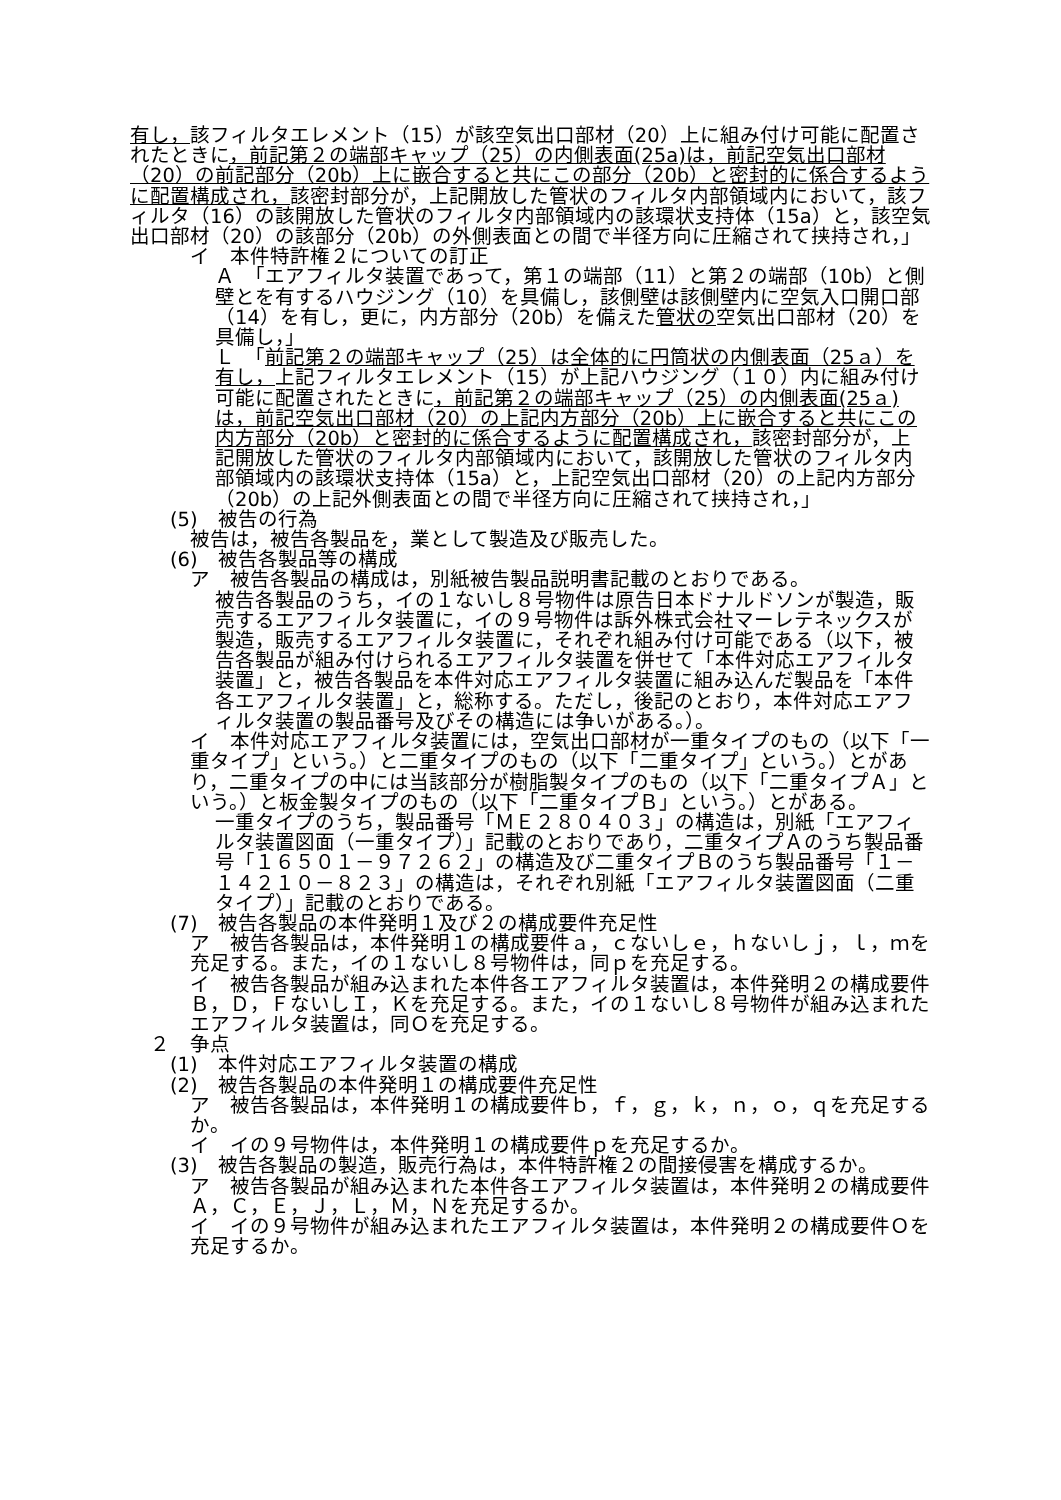有し，該フィルタエレメント（15）が該空気出口部材（20）上に組み付け可能に配置されたときに，前記第２の端部キャップ（25）の内側表面(25a)は，前記空気出口部材（20）の前記部分（20b）上に嵌合すると共にこの部分（20b）と密封的に係合するように配置構成され，該密封部分が，上記開放した管状のフィルタ内部領域内において，該フィルタ（16）の該開放した管状のフィルタ内部領域内の該環状支持体（15a）と，該空気出口部材（20）の該部分（20b）の外側表面との間で半径方向に圧縮されて挟持され，」
イ　本件特許権２についての訂正
Ａ　「エアフィルタ装置であって，第１の端部（11）と第２の端部（10b）と側壁とを有するハウジング（10）を具備し，該側壁は該側壁内に空気入口開口部（14）を有し，更に，内方部分（20b）を備えた管状の空気出口部材（20）を具備し，」
Ｌ　「前記第２の端部キャップ（25）は全体的に円筒状の内側表面（25ａ）を有し，上記フィルタエレメント（15）が上記ハウジング（１０）内に組み付け可能に配置されたときに，前記第２の端部キャップ（25）の内側表面(25ａ)は，前記空気出口部材（20）の上記内方部分（20b）上に嵌合すると共にこの内方部分（20b）と密封的に係合するように配置構成され，該密封部分が，上記開放した管状のフィルタ内部領域内において，該開放した管状のフィルタ内部領域内の該環状支持体（15a）と，上記空気出口部材（20）の上記内方部分（20b）の上記外側表面との間で半径方向に圧縮されて挟持され，」
(5)　被告の行為
被告は，被告各製品を，業として製造及び販売した。
(6)　被告各製品等の構成
ア　被告各製品の構成は，別紙被告製品説明書記載のとおりである。
被告各製品のうち，イの１ないし８号物件は原告日本ドナルドソンが製造，販売するエアフィルタ装置に，イの９号物件は訴外株式会社マーレテネックスが製造，販売するエアフィルタ装置に，それぞれ組み付け可能である（以下，被告各製品が組み付けられるエアフィルタ装置を併せて「本件対応エアフィルタ装置」と，被告各製品を本件対応エアフィルタ装置に組み込んだ製品を「本件各エアフィルタ装置」と，総称する。ただし，後記のとおり，本件対応エアフィルタ装置の製品番号及びその構造には争いがある。）。
イ　本件対応エアフィルタ装置には，空気出口部材が一重タイプのもの（以下「一重タイプ」という。）と二重タイプのもの（以下「二重タイプ」という。）とがあり，二重タイプの中には当該部分が樹脂製タイプのもの（以下「二重タイプＡ」という。）と板金製タイプのもの（以下「二重タイプＢ」という。）とがある。
一重タイプのうち，製品番号「ＭＥ２８０４０３」の構造は，別紙「エアフィルタ装置図面（一重タイプ）」記載のとおりであり，二重タイプＡのうち製品番号「１６５０１－９７２６２」の構造及び二重タイプＢのうち製品番号「１－１４２１０－８２３」の構造は，それぞれ別紙「エアフィルタ装置図面（二重タイプ）」記載のとおりである。
(7)　被告各製品の本件発明１及び２の構成要件充足性
ア　被告各製品は，本件発明１の構成要件ａ，ｃないしｅ，ｈないしｊ，ｌ，ｍを充足する。また，イの１ないし８号物件は，同ｐを充足する。
イ　被告各製品が組み込まれた本件各エアフィルタ装置は，本件発明２の構成要件Ｂ，Ｄ，ＦないしＩ，Ｋを充足する。また，イの１ないし８号物件が組み込まれたエアフィルタ装置は，同Ｏを充足する。
２　争点
(1)　本件対応エアフィルタ装置の構成
(2)　被告各製品の本件発明１の構成要件充足性
ア　被告各製品は，本件発明１の構成要件ｂ，ｆ，ｇ，ｋ，ｎ，ｏ，ｑを充足するか。
イ　イの９号物件は，本件発明１の構成要件ｐを充足するか。
(3)　被告各製品の製造，販売行為は，本件特許権２の間接侵害を構成するか。
ア　被告各製品が組み込まれた本件各エアフィルタ装置は，本件発明２の構成要件Ａ，Ｃ，Ｅ，Ｊ，Ｌ，Ｍ，Ｎを充足するか。
イ　イの９号物件が組み込まれたエアフィルタ装置は，本件発明２の構成要件Ｏを充足するか。